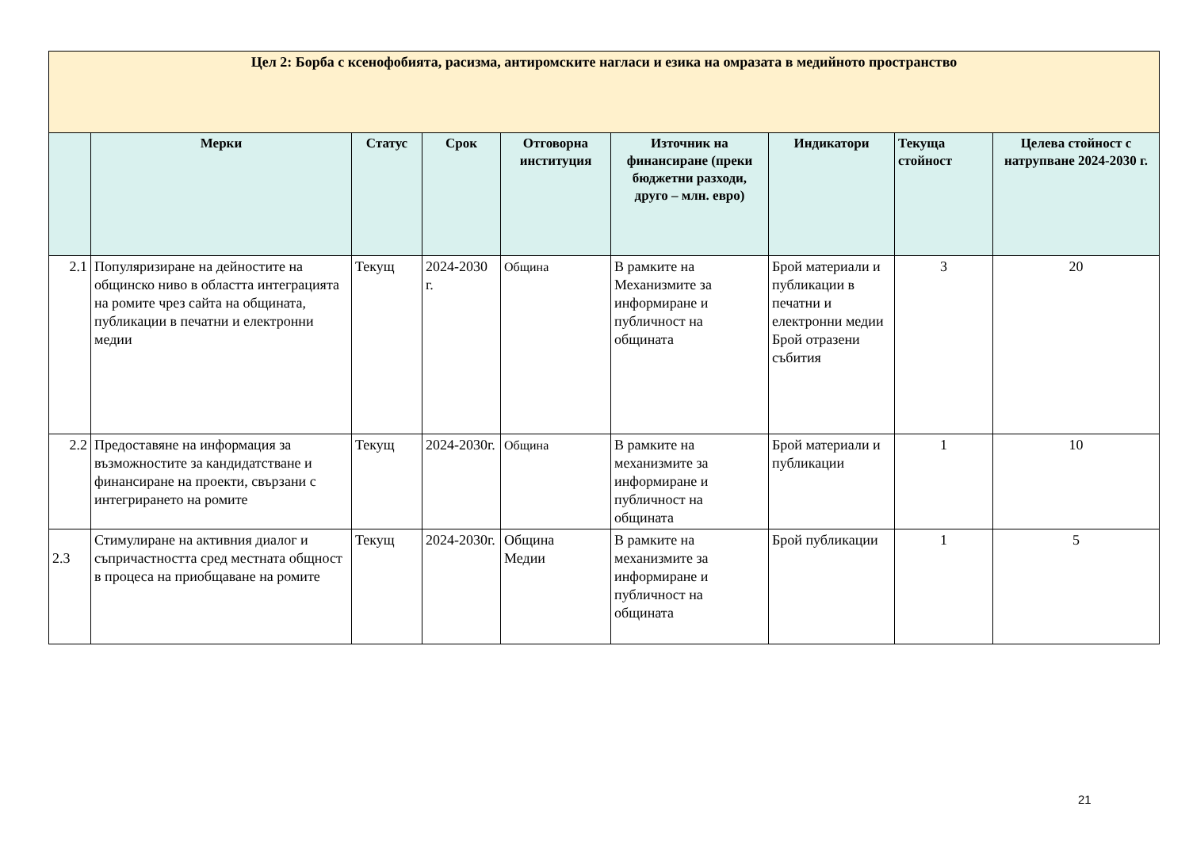| Цел 2: Борба с ксенофобията, расизма, антиромските нагласи и езика на омразата в медийното пространство | | | | | | | | |
| | Мерки | Статус | Срок | Отговорна институция | Източник на финансиране (преки бюджетни разходи, друго – млн. евро) | Индикатори | Текуща стойност | Целева стойност с натрупване 2024-2030 г. |
| 2.1 | Популяризиране на дейностите на общинско ниво в областта интеграцията на ромите чрез сайта на общината, публикации в печатни и електронни медии | Текущ | 2024-2030 г. | Община | В рамките на Механизмите за информиране и публичност на общината | Брой материали и публикации в печатни и електронни медии Брой отразени събития | 3 | 20 |
| 2.2 | Предоставяне на информация за възможностите за кандидатстване и финансиране на проекти, свързани с интегрирането на ромите | Текущ | 2024-2030г. | Община | В рамките на механизмите за информиране и публичност на общината | Брой материали и публикации | 1 | 10 |
| 2.3 | Стимулиране на активния диалог и съпричастността сред местната общност в процеса на приобщаване на ромите | Текущ | 2024-2030г. | Община Медии | В рамките на механизмите за информиране и публичност на общината | Брой публикации | 1 | 5 |
21